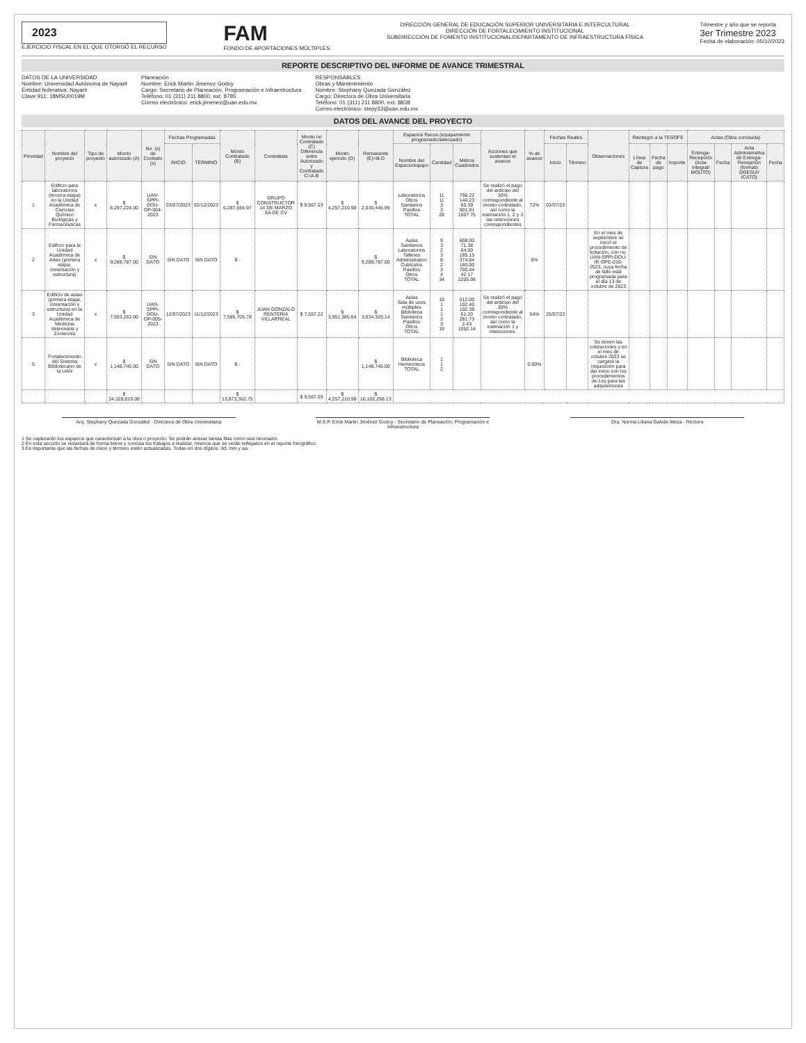2023
EJERCICIO FISCAL EN EL QUE OTORGÓ EL RECURSO
FAM
FONDO DE APORTACIONES MÚLTIPLES
DIRECCIÓN GENERAL DE EDUCACIÓN SUPERIOR UNIVERSITARIA E INTERCULTURAL
DIRECCIÓN DE FORTALECIMIENTO INSTITUCIONAL
SUBDIRECCIÓN DE FOMENTO INSTITUCIONAL/DEPARTAMENTO DE INFRAESTRUCTURA FÍSICA
Trimestre y año que se reporta
3er Trimestre 2023
Fecha de elaboración: 05/10/2023
REPORTE DESCRIPTIVO DEL INFORME DE AVANCE TRIMESTRAL
DATOS DE LA UNIVERSIDAD
Nombre: Universidad Autónoma de Nayarit
Entidad federativa: Nayarit
Clave 911: 18MSU0019M
Planeación
Nombre: Erick Martin Jimenez Godoy
Cargo: Secretario de Planeación, Programación e Infraestructura
Teléfono: 01 (311) 211 8800, ext. 8785
Correo electrónico: erick.jimenez@uan.edu.mx
RESPONSABLES
Obras y Mantenimiento
Nombre: Stephany Quezada González
Cargo: Directora de Obra Universitaria
Teléfono: 01 (311) 211 8800, ext. 8838
Correo electrónico: stepy33@uan.edu.mx
DATOS DEL AVANCE DEL PROYECTO
| Prioridad | Nombre del proyecto | Tipo de proyecto | Monto autorizado (A) | No. (s) de Contrato (s) | Fechas Programadas | | Monto Contratado (B) | Contratista | Monto no Contratado (C) Diferencia entre Autorizado y Contratado C=A-B | Monto ejercido (D) | Remanente (E)=B-D | Espacios físicos (equipamiento programado/adecuado) | | | Acciones que sustentan el avance | % de avance | Fechas Reales | | Observaciones | Reintegro a la TESOFE | | | Actas (Obra concluida) | | | |
| --- | --- | --- | --- | --- | --- | --- | --- | --- | --- | --- | --- | --- | --- | --- | --- | --- | --- | --- | --- | --- | --- | --- | --- | --- | --- | --- |
| | | | | | INICIO | TÉRMINO | | | | | | Nombre del Espacio/equipo | Cantidad | Metros Cuadrados | | | Inicio | Término | | Línea de Captura | Fecha de pago | Importe | Entrega-Recepción (Acta Integral/ MOUTO) | Fecha | Acta Administrativa de Entrega-Recepción (formato DGESUI/ ICATO) | Fecha |
| 1 | Edificio para laboratorios (tercera etapa) en la Unidad Académica de Ciencias Químico Biológicas y Farmacéuticas | x | $ 6,297,224.00 | UAN-SPPI-DOU-OP-004-2023 | 03/07/2023 | 02/12/2023 | $ 6,287,656.97 | GRUPO CONSTRUCTOR 14 DE MARZO SA DE CV | $ 9,567.03 | $ 4,257,210.98 | $ 2,030,445.99 | Laboratorios Otros Sanitarios Pasillos TOTAL | 11 11 3 3 28 | 796.22 144.23 65.39 501.91 1507.75 | Se realizó el pago del anticipo del 30% correspondiente al monto contratado, así como la estimación 1, 2 y 3 las retenciones correspondientes | 72% | 03/07/23 | | | | | | | | | |
| 2 | Edificio para la Unidad Académica de Artes (primera etapa, cimentación y estructura) | x | $ 9,288,787.00 | SIN DATO | SIN DATO | SIN DATO | $ - | | | | $ 9,288,787.00 | Aulas Sanitarios Laboratorios Talleres Administrativo Cubículos Pasillos Otros TOTAL | 9 3 2 3 8 2 3 4 34 | 608.00 71.38 64.00 185.15 374.84 160.00 700.44 42.17 2205.98 | | 0% | | | En el mes de septiembre se inició el procedimiento de licitación, con no. UAN-SPPI-DOU-IR-OPE-010-2023, cuya fecha de fallo está programada para el día 13 de octubre de 2023 | | | | | | | |
| 3 | Edificio de aulas (primera etapa, cimentación y estructura) en la Unidad Académica de Medicina Veterinaria y Zootecnia | x | $ 7,593,263.00 | UAN-SPPI-DOU-OP-005-2023 | 12/07/2023 | 11/12/2023 | $ 7,585,705.78 | JUAN GONZALO RENTERÍA VILLARREAL | $ 7,557.22 | $ 3,951,385.64 | $ 3,634,320.14 | Aulas Sala de usos múltiples Biblioteca Sanitarios Pasillos Otros TOTAL | 10 1 1 1 3 3 19 | 512.00 102.40 102.38 51.20 281.73 2.43 1052.14 | Se realizó el pago del anticipo del 30% correspondiente al monto contratado, así como la estimación 1 y retenciones. | 54% | 25/07/23 | | | | | | | | | |
| 5 | Fortalecimiento del Sistema Bibliotecario de la UAN | x | $ 1,148,745.00 | SIN DATO | SIN DATO | SIN DATO | $ - | | | | $ 1,148,745.00 | Biblioteca Hemeroteca TOTAL | 1 1 2 | | | 0.00% | | | Se tienen las cotizaciones y en el mes de octubre 2023 se cargará la requisición para dar inicio con los procedimientos de Ley para las adquisiciones | | | | | | | |
| | | | $ 24,328,019.00 | | | | $ 13,873,362.75 | | $ 9,567.03 | $ 4,257,210.98 | $ 16,102,298.13 | | | | | | | | | | | | | | | |
Arq. Stephany Quezada González - Directora de Obra Universitaria
M.S.P. Erick Martin Jiménez Godoy - Secretario de Planeación, Programación e Infraestructura
Dra. Norma Liliana Galván Meza - Rectora
1 Se capturarán los espacios que caracterizan a la obra o proyecto. Se podrán anexar tantas filas como sea necesario.
2 En esta sección se redactará de forma breve y concisa los trabajos a realizar, mismos que se verán reflejados en el reporte fotográfico.
3 Es importante que las fechas de inicio y término estén actualizadas. Todas en dos dígitos: dd, mm y aa.